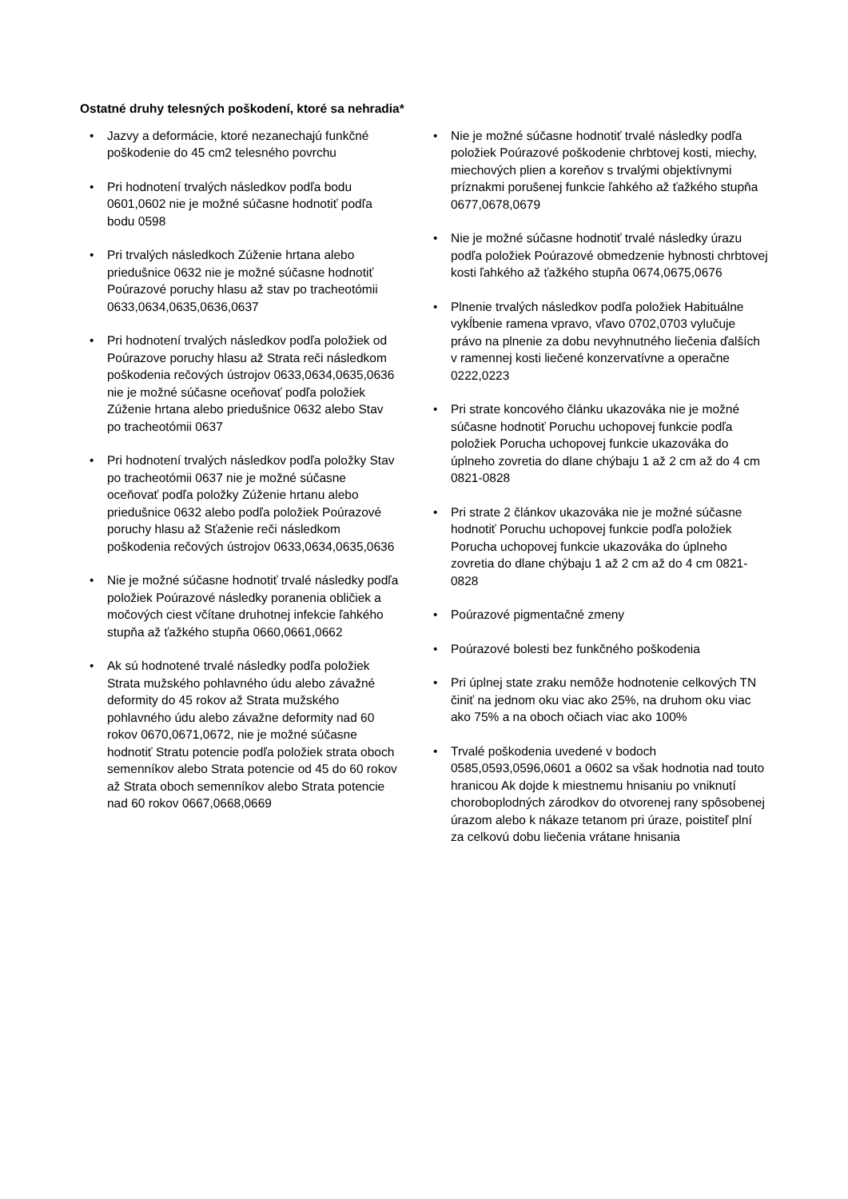Ostatné druhy telesných poškodení, ktoré sa nehradia*
• Jazvy a deformácie, ktoré nezanechajú funkčné poškodenie do 45 cm2 telesného povrchu
• Pri hodnotení trvalých následkov podľa bodu 0601,0602 nie je možné súčasne hodnotiť podľa bodu 0598
• Pri trvalých následkoch Zúženie hrtana alebo priedušnice 0632 nie je možné súčasne hodnotiť Poúrazové poruchy hlasu až stav po tracheotómii 0633,0634,0635,0636,0637
• Pri hodnotení trvalých následkov podľa položiek od Poúrazove poruchy hlasu až Strata reči následkom poškodenia rečových ústrojov 0633,0634,0635,0636 nie je možné súčasne oceňovať podľa položiek Zúženie hrtana alebo priedušnice 0632 alebo Stav po tracheotómii 0637
• Pri hodnotení trvalých následkov podľa položky Stav po tracheotómii 0637 nie je možné súčasne oceňovať podľa položky Zúženie hrtanu alebo priedušnice 0632 alebo podľa položiek Poúrazové poruchy hlasu až Sťaženie reči následkom poškodenia rečových ústrojov 0633,0634,0635,0636
• Nie je možné súčasne hodnotiť trvalé následky podľa položiek Poúrazové následky poranenia obličiek a močových ciest včítane druhotnej infekcie ľahkého stupňa až ťažkého stupňa 0660,0661,0662
• Ak sú hodnotené trvalé následky podľa položiek Strata mužského pohlavného údu alebo závažné deformity do 45 rokov až Strata mužského pohlavného údu alebo závažne deformity nad 60 rokov 0670,0671,0672, nie je možné súčasne hodnotiť Stratu potencie podľa položiek strata oboch semenníkov alebo Strata potencie od 45 do 60 rokov až Strata oboch semenníkov alebo Strata potencie nad 60 rokov 0667,0668,0669
• Nie je možné súčasne hodnotiť trvalé následky podľa položiek Poúrazové poškodenie chrbtovej kosti, miechy, miechových plien a koreňov s trvalými objektívnymi príznakmi porušenej funkcie ľahkého až ťažkého stupňa 0677,0678,0679
• Nie je možné súčasne hodnotiť trvalé následky úrazu podľa položiek Poúrazové obmedzenie hybnosti chrbtovej kosti ľahkého až ťažkého stupňa 0674,0675,0676
• Plnenie trvalých následkov podľa položiek Habituálne vykĺbenie ramena vpravo, vľavo 0702,0703 vylučuje právo na plnenie za dobu nevyhnutného liečenia ďalších v ramennej kosti liečené konzervatívne a operačne 0222,0223
• Pri strate koncového článku ukazováka nie je možné súčasne hodnotiť Poruchu uchopovej funkcie podľa položiek Porucha uchopovej funkcie ukazováka do úplneho zovretia do dlane chýbaju 1 až 2 cm až do 4 cm 0821-0828
• Pri strate 2 článkov ukazováka nie je možné súčasne hodnotiť Poruchu uchopovej funkcie podľa položiek Porucha uchopovej funkcie ukazováka do úplneho zovretia do dlane chýbaju 1 až 2 cm až do 4 cm 0821-0828
• Poúrazové pigmentačné zmeny
• Poúrazové bolesti bez funkčného poškodenia
• Pri úplnej state zraku nemôže hodnotenie celkových TN činiť na jednom oku viac ako 25%, na druhom oku viac ako 75% a na oboch očiach viac ako 100%
• Trvalé poškodenia uvedené v bodoch 0585,0593,0596,0601 a 0602 sa však hodnotia nad touto hranicou Ak dojde k miestnemu hnisaniu po vniknutí choroboplodných zárodkov do otvorenej rany spôsobenej úrazom alebo k nákaze tetanom pri úraze, poistiteľ plní za celkovú dobu liečenia vrátane hnisania